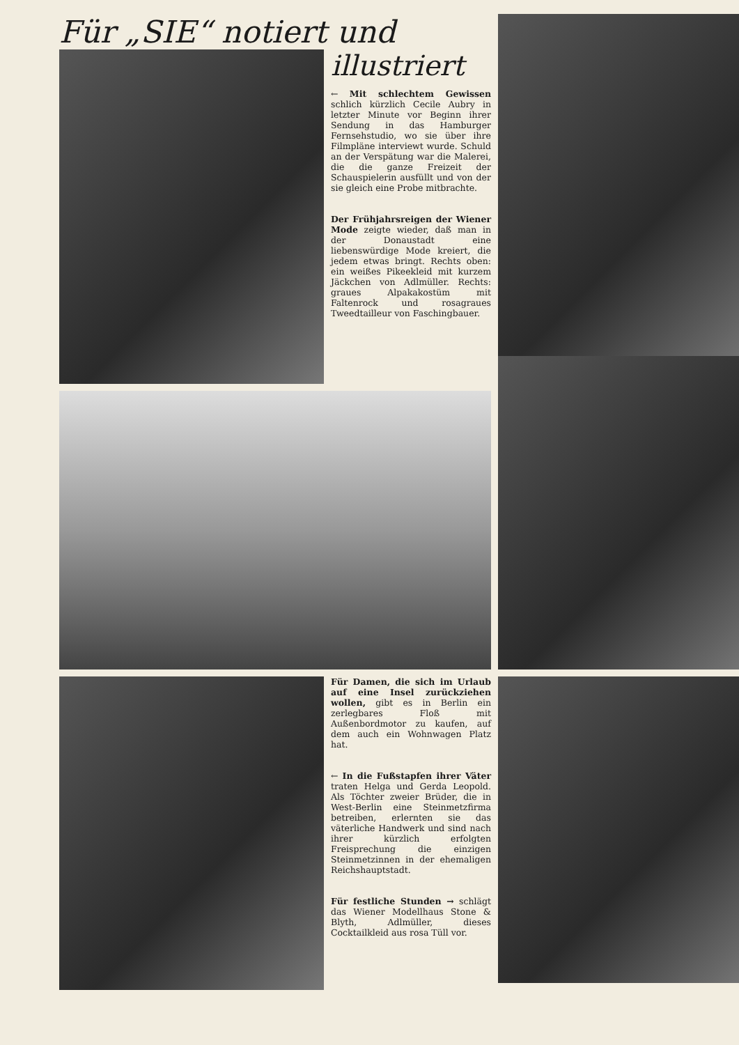Für „SIE“ notiert und
illustriert
← Mit schlechtem Gewissen schlich kürzlich Cecile Aubry in letzter Minute vor Beginn ihrer Sendung in das Hamburger Fernsehstudio, wo sie über ihre Filmpläne interviewt wurde. Schuld an der Verspätung war die Malerei, die die ganze Freizeit der Schauspielerin ausfüllt und von der sie gleich eine Probe mitbrachte.
Der Frühjahrsreigen der Wiener Mode zeigte wieder, daß man in der Donaustadt eine liebenswürdige Mode kreiert, die jedem etwas bringt. Rechts oben: ein weißes Pikeekleid mit kurzem Jäckchen von Adlmüller. Rechts: graues Alpakakostüm mit Faltenrock und rosagraues Tweedtailleur von Faschingbauer.
Für Damen, die sich im Urlaub auf eine Insel zurückziehen wollen, gibt es in Berlin ein zerlegbares Floß mit Außenbordmotor zu kaufen, auf dem auch ein Wohnwagen Platz hat.
← In die Fußstapfen ihrer Väter traten Helga und Gerda Leopold. Als Töchter zweier Brüder, die in West-Berlin eine Steinmetzfirma betreiben, erlernten sie das väterliche Handwerk und sind nach ihrer kürzlich erfolgten Freisprechung die einzigen Steinmetzinnen in der ehemaligen Reichshauptstadt.
Für festliche Stunden → schlägt das Wiener Modellhaus Stone & Blyth, Adlmüller, dieses Cocktailkleid aus rosa Tüll vor.